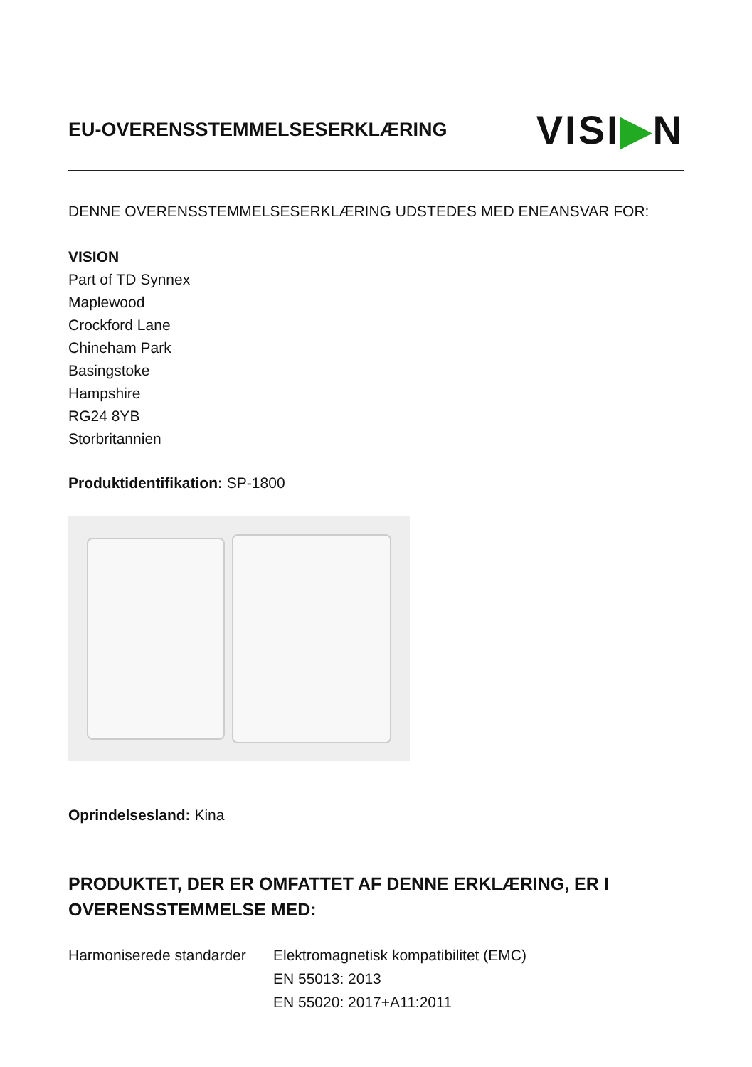EU-OVERENSSTEMMELSESERKLÆRING
VISI▶N
DENNE OVERENSSTEMMELSESERKLÆRING UDSTEDES MED ENEANSVAR FOR:
VISION
Part of TD Synnex
Maplewood
Crockford Lane
Chineham Park
Basingstoke
Hampshire
RG24 8YB
Storbritannien
Produktidentifikation: SP-1800
Oprindelsesland: Kina
PRODUKTET, DER ER OMFATTET AF DENNE ERKLÆRING, ER I OVERENSSTEMMELSE MED:
Harmoniserede standarder
Elektromagnetisk kompatibilitet (EMC)
EN 55013: 2013
EN 55020: 2017+A11:2011